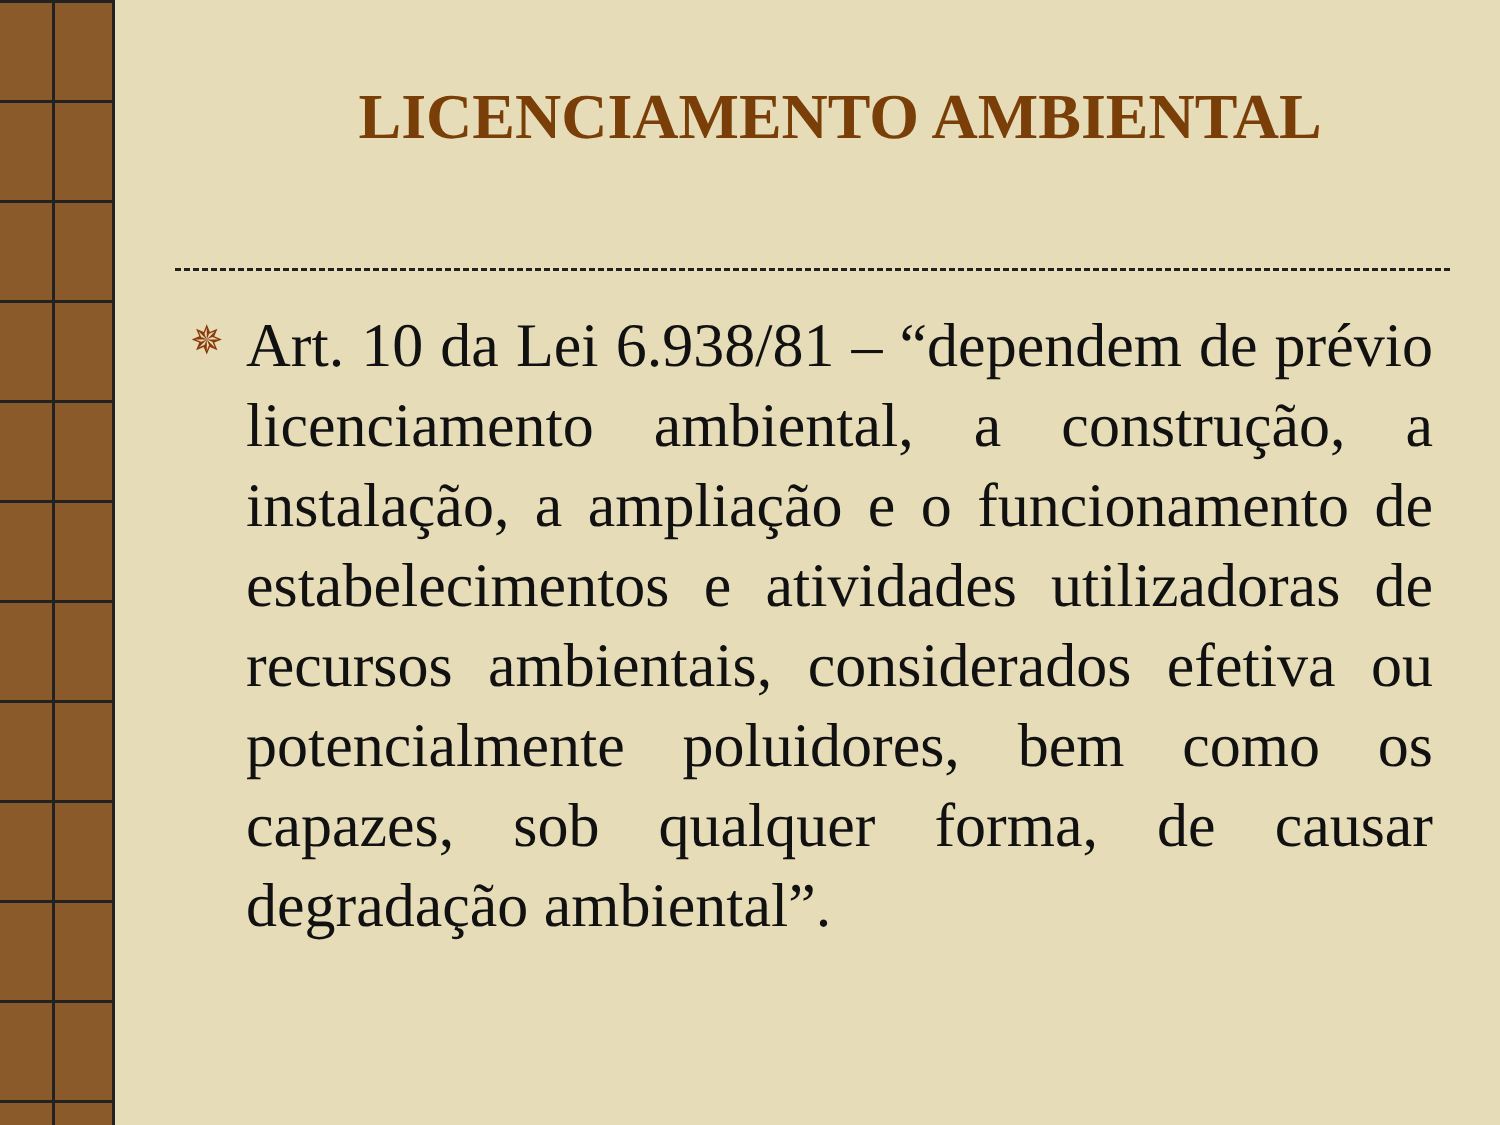LICENCIAMENTO AMBIENTAL
✵
Art. 10 da Lei 6.938/81 – “dependem de prévio licenciamento ambiental, a construção, a instalação, a ampliação e o funcionamento de estabelecimentos e atividades utilizadoras de recursos ambientais, considerados efetiva ou potencialmente poluidores, bem como os capazes, sob qualquer forma, de causar degradação ambiental”.